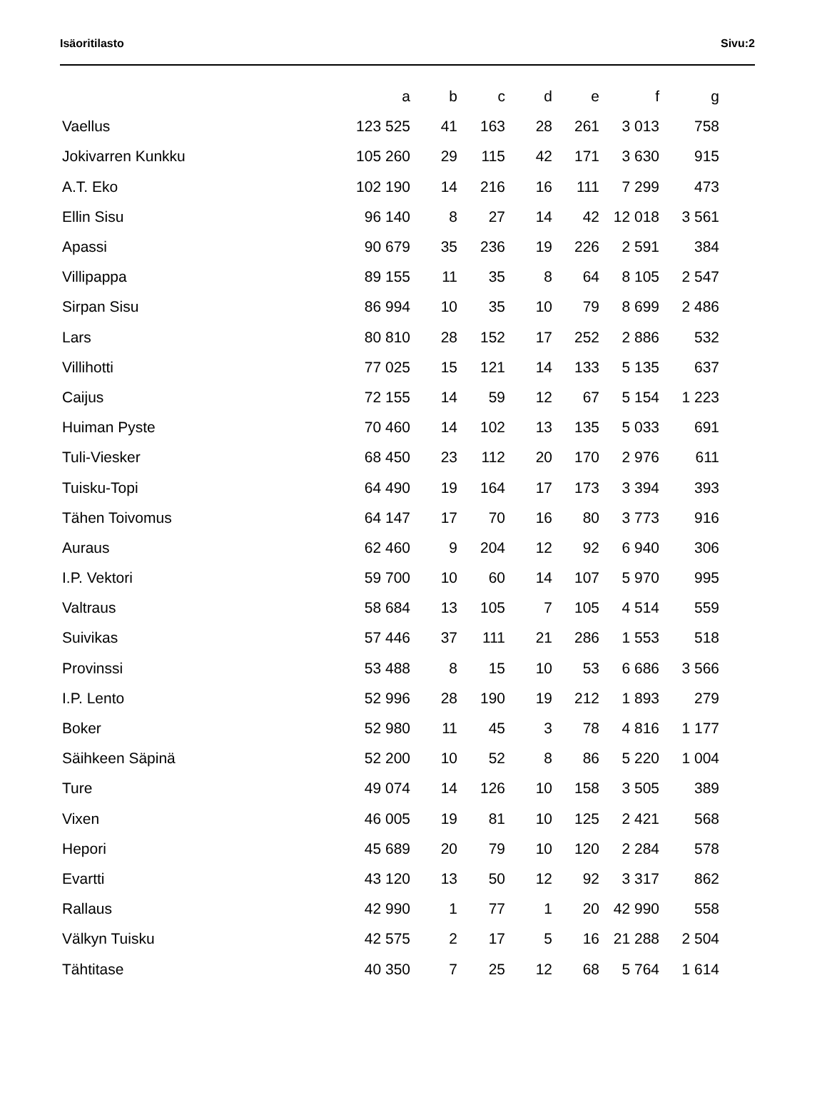Isäoritilasto Sivu:2
| | a | b | c | d | e | f | g |
| --- | --- | --- | --- | --- | --- | --- | --- |
| Vaellus | 123 525 | 41 | 163 | 28 | 261 | 3 013 | 758 |
| Jokivarren Kunkku | 105 260 | 29 | 115 | 42 | 171 | 3 630 | 915 |
| A.T. Eko | 102 190 | 14 | 216 | 16 | 111 | 7 299 | 473 |
| Ellin Sisu | 96 140 | 8 | 27 | 14 | 42 | 12 018 | 3 561 |
| Apassi | 90 679 | 35 | 236 | 19 | 226 | 2 591 | 384 |
| Villipappa | 89 155 | 11 | 35 | 8 | 64 | 8 105 | 2 547 |
| Sirpan Sisu | 86 994 | 10 | 35 | 10 | 79 | 8 699 | 2 486 |
| Lars | 80 810 | 28 | 152 | 17 | 252 | 2 886 | 532 |
| Villihotti | 77 025 | 15 | 121 | 14 | 133 | 5 135 | 637 |
| Caijus | 72 155 | 14 | 59 | 12 | 67 | 5 154 | 1 223 |
| Huiman Pyste | 70 460 | 14 | 102 | 13 | 135 | 5 033 | 691 |
| Tuli-Viesker | 68 450 | 23 | 112 | 20 | 170 | 2 976 | 611 |
| Tuisku-Topi | 64 490 | 19 | 164 | 17 | 173 | 3 394 | 393 |
| Tähen Toivomus | 64 147 | 17 | 70 | 16 | 80 | 3 773 | 916 |
| Auraus | 62 460 | 9 | 204 | 12 | 92 | 6 940 | 306 |
| I.P. Vektori | 59 700 | 10 | 60 | 14 | 107 | 5 970 | 995 |
| Valtraus | 58 684 | 13 | 105 | 7 | 105 | 4 514 | 559 |
| Suivikas | 57 446 | 37 | 111 | 21 | 286 | 1 553 | 518 |
| Provinssi | 53 488 | 8 | 15 | 10 | 53 | 6 686 | 3 566 |
| I.P. Lento | 52 996 | 28 | 190 | 19 | 212 | 1 893 | 279 |
| Boker | 52 980 | 11 | 45 | 3 | 78 | 4 816 | 1 177 |
| Säihkeen Säpinä | 52 200 | 10 | 52 | 8 | 86 | 5 220 | 1 004 |
| Ture | 49 074 | 14 | 126 | 10 | 158 | 3 505 | 389 |
| Vixen | 46 005 | 19 | 81 | 10 | 125 | 2 421 | 568 |
| Hepori | 45 689 | 20 | 79 | 10 | 120 | 2 284 | 578 |
| Evartti | 43 120 | 13 | 50 | 12 | 92 | 3 317 | 862 |
| Rallaus | 42 990 | 1 | 77 | 1 | 20 | 42 990 | 558 |
| Välkyn Tuisku | 42 575 | 2 | 17 | 5 | 16 | 21 288 | 2 504 |
| Tähtitase | 40 350 | 7 | 25 | 12 | 68 | 5 764 | 1 614 |